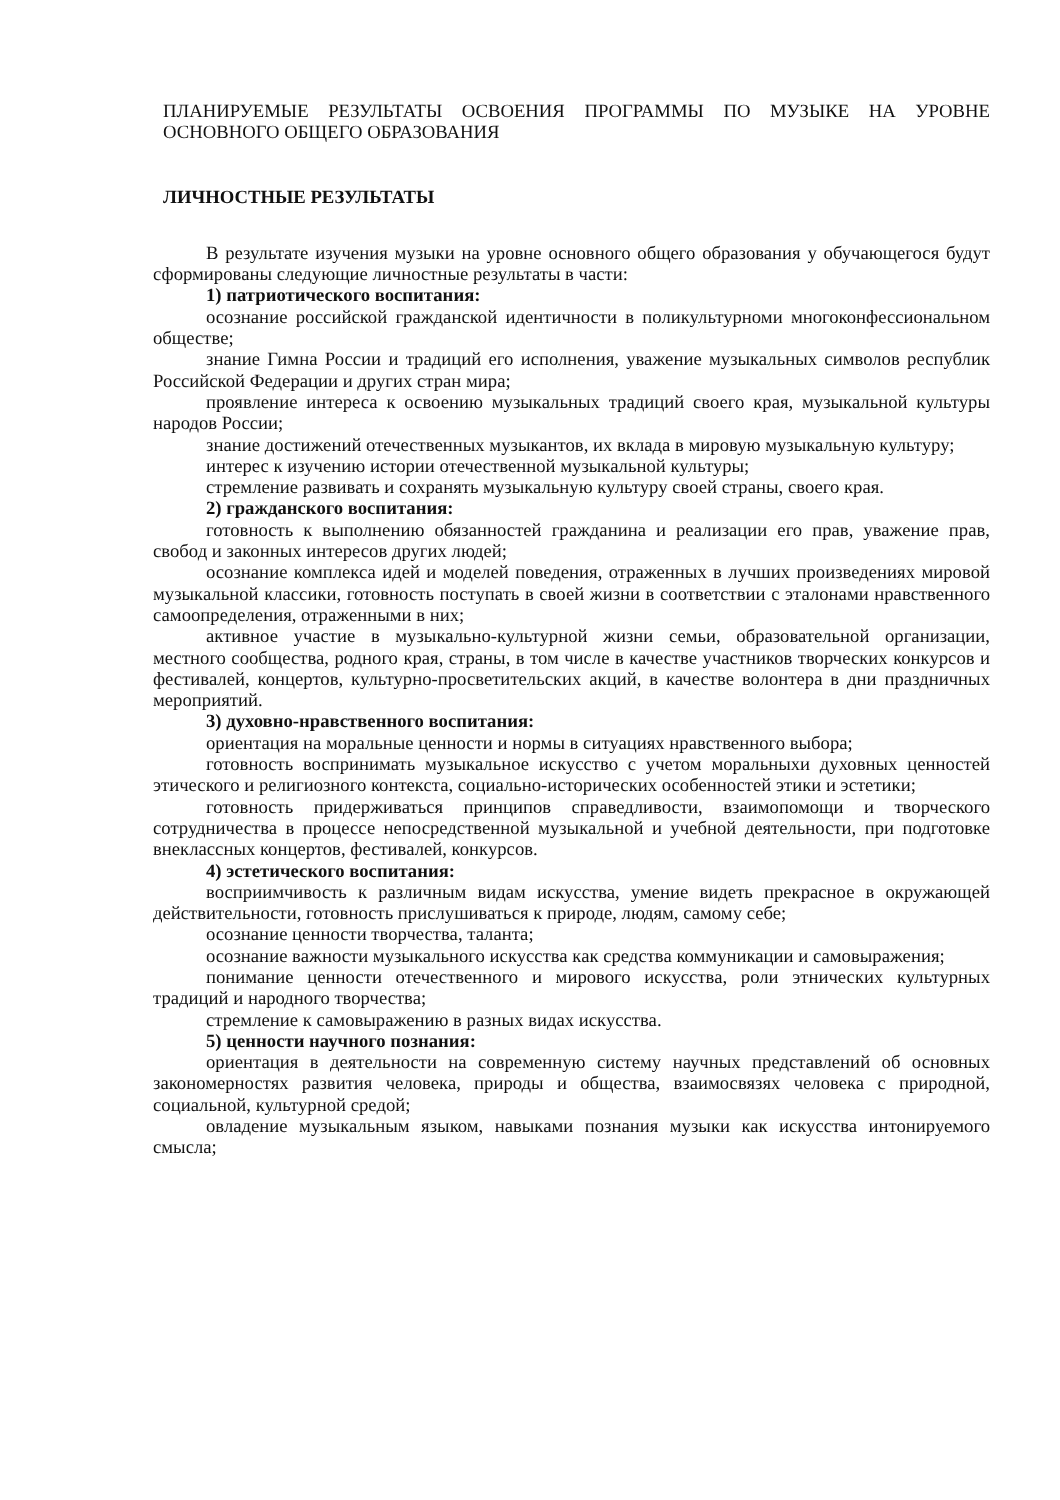ПЛАНИРУЕМЫЕ РЕЗУЛЬТАТЫ ОСВОЕНИЯ ПРОГРАММЫ ПО МУЗЫКЕ НА УРОВНЕ ОСНОВНОГО ОБЩЕГО ОБРАЗОВАНИЯ
ЛИЧНОСТНЫЕ РЕЗУЛЬТАТЫ
В результате изучения музыки на уровне основного общего образования у обучающегося будут сформированы следующие личностные результаты в части:
1) патриотического воспитания:
осознание российской гражданской идентичности в поликультурноми многоконфессиональном обществе;
знание Гимна России и традиций его исполнения, уважение музыкальных символов республик Российской Федерации и других стран мира;
проявление интереса к освоению музыкальных традиций своего края, музыкальной культуры народов России;
знание достижений отечественных музыкантов, их вклада в мировую музыкальную культуру;
интерес к изучению истории отечественной музыкальной культуры;
стремление развивать и сохранять музыкальную культуру своей страны, своего края.
2) гражданского воспитания:
готовность к выполнению обязанностей гражданина и реализации его прав, уважение прав, свобод и законных интересов других людей;
осознание комплекса идей и моделей поведения, отраженных в лучших произведениях мировой музыкальной классики, готовность поступать в своей жизни в соответствии с эталонами нравственного самоопределения, отраженными в них;
активное участие в музыкально-культурной жизни семьи, образовательной организации, местного сообщества, родного края, страны, в том числе в качестве участников творческих конкурсов и фестивалей, концертов, культурно-просветительских акций, в качестве волонтера в дни праздничных мероприятий.
3) духовно-нравственного воспитания:
ориентация на моральные ценности и нормы в ситуациях нравственного выбора;
готовность воспринимать музыкальное искусство с учетом моральныхи духовных ценностей этического и религиозного контекста, социально-исторических особенностей этики и эстетики;
готовность придерживаться принципов справедливости, взаимопомощи и творческого сотрудничества в процессе непосредственной музыкальной и учебной деятельности, при подготовке внеклассных концертов, фестивалей, конкурсов.
4) эстетического воспитания:
восприимчивость к различным видам искусства, умение видеть прекрасное в окружающей действительности, готовность прислушиваться к природе, людям, самому себе;
осознание ценности творчества, таланта;
осознание важности музыкального искусства как средства коммуникации и самовыражения;
понимание ценности отечественного и мирового искусства, роли этнических культурных традиций и народного творчества;
стремление к самовыражению в разных видах искусства.
5) ценности научного познания:
ориентация в деятельности на современную систему научных представлений об основных закономерностях развития человека, природы и общества, взаимосвязях человека с природной, социальной, культурной средой;
овладение музыкальным языком, навыками познания музыки как искусства интонируемого смысла;